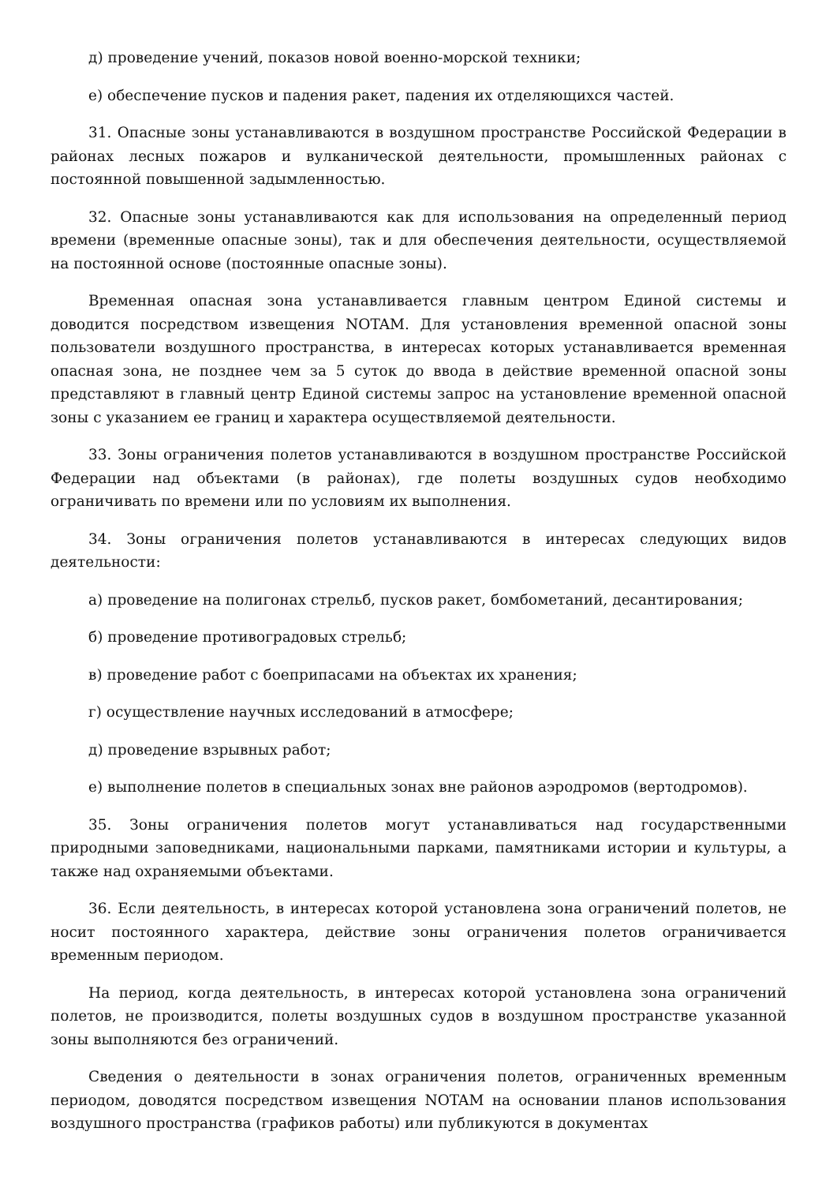д) проведение учений, показов новой военно-морской техники;
е) обеспечение пусков и падения ракет, падения их отделяющихся частей.
31. Опасные зоны устанавливаются в воздушном пространстве Российской Федерации в районах лесных пожаров и вулканической деятельности, промышленных районах с постоянной повышенной задымленностью.
32. Опасные зоны устанавливаются как для использования на определенный период времени (временные опасные зоны), так и для обеспечения деятельности, осуществляемой на постоянной основе (постоянные опасные зоны).
Временная опасная зона устанавливается главным центром Единой системы и доводится посредством извещения NOTAM. Для установления временной опасной зоны пользователи воздушного пространства, в интересах которых устанавливается временная опасная зона, не позднее чем за 5 суток до ввода в действие временной опасной зоны представляют в главный центр Единой системы запрос на установление временной опасной зоны с указанием ее границ и характера осуществляемой деятельности.
33. Зоны ограничения полетов устанавливаются в воздушном пространстве Российской Федерации над объектами (в районах), где полеты воздушных судов необходимо ограничивать по времени или по условиям их выполнения.
34. Зоны ограничения полетов устанавливаются в интересах следующих видов деятельности:
а) проведение на полигонах стрельб, пусков ракет, бомбометаний, десантирования;
б) проведение противоградовых стрельб;
в) проведение работ с боеприпасами на объектах их хранения;
г) осуществление научных исследований в атмосфере;
д) проведение взрывных работ;
е) выполнение полетов в специальных зонах вне районов аэродромов (вертодромов).
35. Зоны ограничения полетов могут устанавливаться над государственными природными заповедниками, национальными парками, памятниками истории и культуры, а также над охраняемыми объектами.
36. Если деятельность, в интересах которой установлена зона ограничений полетов, не носит постоянного характера, действие зоны ограничения полетов ограничивается временным периодом.
На период, когда деятельность, в интересах которой установлена зона ограничений полетов, не производится, полеты воздушных судов в воздушном пространстве указанной зоны выполняются без ограничений.
Сведения о деятельности в зонах ограничения полетов, ограниченных временным периодом, доводятся посредством извещения NOTAM на основании планов использования воздушного пространства (графиков работы) или публикуются в документах